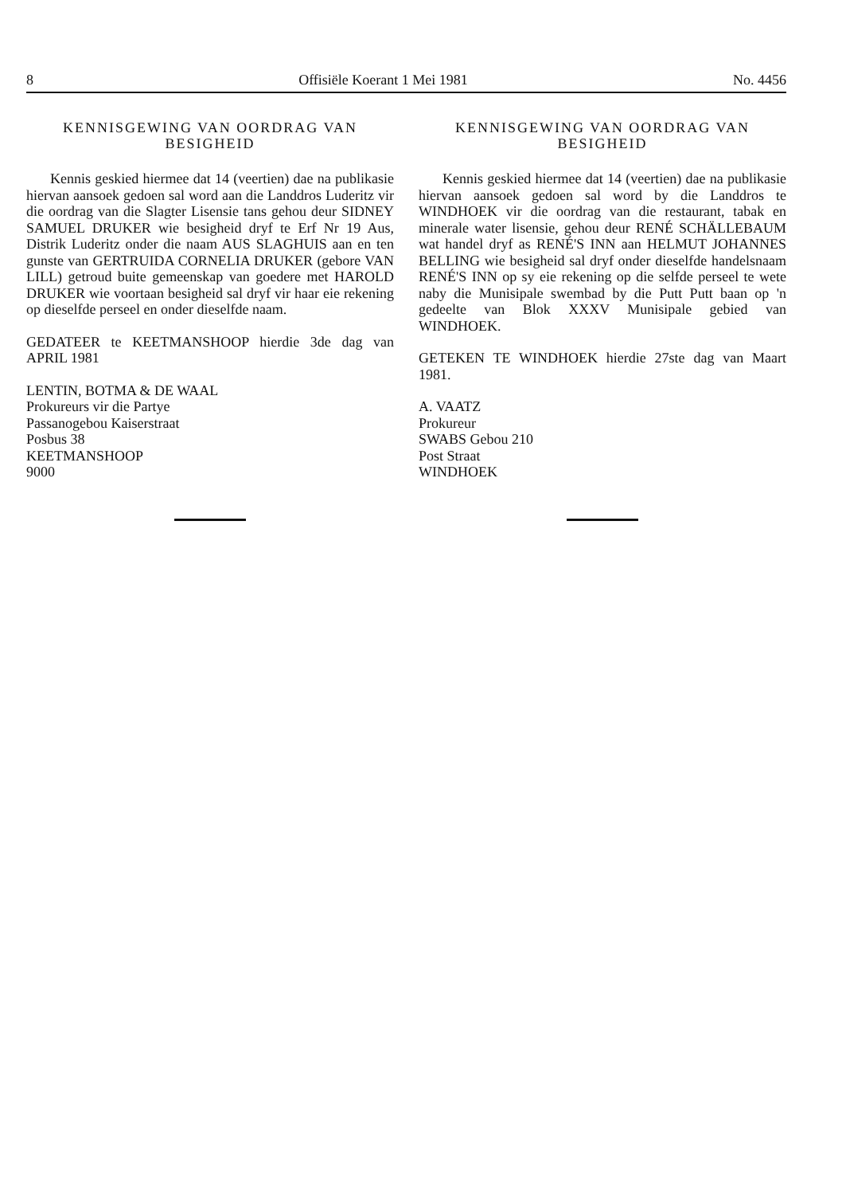8 Offisiële Koerant 1 Mei 1981 No. 4456
KENNISGEWING VAN OORDRAG VAN
BESIGHEID
Kennis geskied hiermee dat 14 (veertien) dae na publikasie hiervan aansoek gedoen sal word aan die Landdros Luderitz vir die oordrag van die Slagter Lisensie tans gehou deur SIDNEY SAMUEL DRUKER wie besigheid dryf te Erf Nr 19 Aus, Distrik Luderitz onder die naam AUS SLAGHUIS aan en ten gunste van GERTRUIDA CORNELIA DRUKER (gebore VAN LILL) getroud buite gemeenskap van goedere met HAROLD DRUKER wie voortaan besigheid sal dryf vir haar eie rekening op dieselfde perseel en onder dieselfde naam.
GEDATEER te KEETMANSHOOP hierdie 3de dag van APRIL 1981
LENTIN, BOTMA & DE WAAL
Prokureurs vir die Partye
Passanogebou Kaiserstraat
Posbus 38
KEETMANSHOOP
9000
KENNISGEWING VAN OORDRAG VAN
BESIGHEID
Kennis geskied hiermee dat 14 (veertien) dae na publikasie hiervan aansoek gedoen sal word by die Landdros te WINDHOEK vir die oordrag van die restaurant, tabak en minerale water lisensie, gehou deur RENÉ SCHÄLLEBAUM wat handel dryf as RENÉ'S INN aan HELMUT JOHANNES BELLING wie besigheid sal dryf onder dieselfde handelsnaam RENÉ'S INN op sy eie rekening op die selfde perseel te wete naby die Munisipale swembad by die Putt Putt baan op 'n gedeelte van Blok XXXV Munisipale gebied van WINDHOEK.
GETEKEN TE WINDHOEK hierdie 27ste dag van Maart 1981.
A. VAATZ
Prokureur
SWABS Gebou 210
Post Straat
WINDHOEK